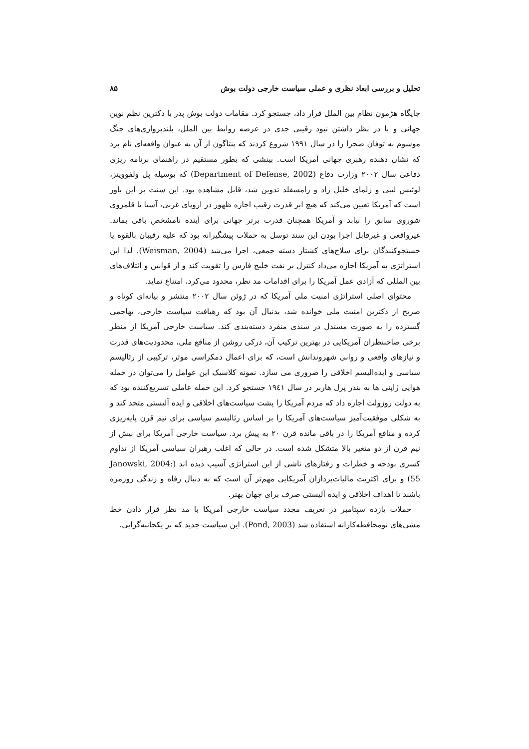تحلیل و بررسی ابعاد نظری و عملی سیاست خارجی دولت بوش ۸۵
جایگاه هژمون نظام بین الملل قرار داد، جستجو کرد. مقامات دولت بوش پدر با دکترین نظم نوین جهانی و با در نظر داشتن نبود رقیبی جدی در عرصه روابط بین الملل، بلندپروازی‌های جنگ موسوم به توفان صحرا را در سال ۱۹۹۱ شروع کردند که پنتاگون از آن به عنوان واقعه‌ای نام برد که نشان دهنده رهبری جهانی آمریکا است. بینشی که بطور مستقیم در راهنمای برنامه ریزی دفاعی سال ۲۰۰۲ وزارت دفاع (Department of Defense, 2002) که بوسیله پل ولفوویتز، لوئیس لیبی و زلمای خلیل زاد و رامسفلد تدوین شد، قابل مشاهده بود. این سنت بر این باور است که آمریکا تعیین می‌کند که هیچ ابر قدرت رقیب اجازه ظهور در اروپای غربی، آسیا یا قلمروی شوروی سابق را نیابد و آمریکا همچنان قدرت برتر جهانی برای آینده نامشخص باقی بماند. غیرواقعی و غیرقابل اجرا بودن این سند توسل به حملات پیشگیرانه بود که علیه رقیبان بالقوه یا جستجوکنندگان برای سلاح‌های کشتار دسته جمعی، اجرا می‌شد (Weisman, 2004). لذا این استراتژی به آمریکا اجازه می‌داد کنترل بر نفت خلیج فارس را تقویت کند و از قوانین و ائتلاف‌های بین المللی که آزادی عمل آمریکا را برای اقدامات مد نظر، محدود می‌کرد، امتناع نماید.
محتوای اصلی استراتژی امنیت ملی آمریکا که در ژوئن سال ۲۰۰۲ منتشر و بیانه‌ای کوتاه و صریح از دکترین امنیت ملی خوانده شد، بدنبال آن بود که رهیافت سیاست خارجی، تهاجمی گسترده را به صورت مستدل در سندی منفرد دسته‌بندی کند. سیاست خارجی آمریکا از منظر برخی صاحبنظران آمریکایی در بهترین ترکیب آن، درکی روشن از منافع ملی، محدودیت‌های قدرت و نیازهای واقعی و روانی شهروندانش است، که برای اعمال دمکراسی موثر، ترکیبی از رئالیسم سیاسی و ایده‌الیسم اخلاقی را ضروری می سازد. نمونه کلاسیک این عوامل را می‌توان در حمله هوایی ژاپنی ها به بندر پرل هاربر در سال ۱۹٤۱ جستجو کرد. این حمله عاملی تسریع‌کننده بود که به دولت روزولت اجازه داد که مردم آمریکا را پشت سیاست‌های اخلاقی و ایده آلیستی متحد کند و به شکلی موفقیت‌آمیز سیاست‌های آمریکا را بر اساس رئالیسم سیاسی برای نیم قرن پایه‌ریزی کرده و منافع آمریکا را در باقی مانده قرن ۲۰ به پیش برد. سیاست خارجی آمریکا برای بیش از نیم قرن از دو متغیر بالا متشکل شده است. در حالی که اغلب رهبران سیاسی آمریکا از تداوم کسری بودجه و خطرات و رفتارهای ناشی از این استراتژی آسیب دیده اند (Janowski, 2004: 55) و برای اکثریت مالیات‌پردازان آمریکایی مهم‌تر آن است که به دنبال رفاه و زندگی روزمره باشند تا اهداف اخلاقی و ایده آلیستی صرف برای جهان بهتر.
حملات یازده سپتامبر در تعریف مجدد سیاست خارجی آمریکا با مد نظر قرار دادن خط مشی‌های نومحافظه‌کارانه استفاده شد (Pond, 2003). این سیاست جدید که بر یکجانبه‌گرایی،